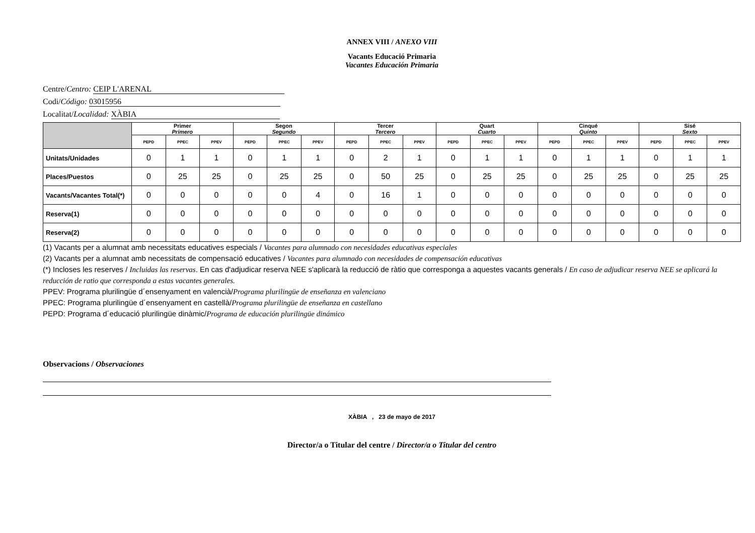ANNEX VIII / ANEXO VIII
Vacants Educació Primaria
Vacantes Educación Primaria
Centre/Centro: CEIP L'ARENAL
Codi/Código: 03015956
Localitat/Localidad: XÀBIA
| | Primer Primero | | | Segon Segundo | | | Tercer Tercero | | | Quart Cuarto | | | Cinqué Quinto | | | Sisé Sexto | | |
| --- | --- | --- | --- | --- | --- | --- | --- | --- | --- | --- | --- | --- | --- | --- | --- | --- | --- | --- |
| | PEPD | PPEC | PPEV | PEPD | PPEC | PPEV | PEPD | PPEC | PPEV | PEPD | PPEC | PPEV | PEPD | PPEC | PPEV | PEPD | PPEC | PPEV |
| Unitats/Unidades | 0 | 1 | 1 | 0 | 1 | 1 | 0 | 2 | 1 | 0 | 1 | 1 | 0 | 1 | 1 | 0 | 1 | 1 |
| Places/Puestos | 0 | 25 | 25 | 0 | 25 | 25 | 0 | 50 | 25 | 0 | 25 | 25 | 0 | 25 | 25 | 0 | 25 | 25 |
| Vacants/Vacantes Total(*) | 0 | 0 | 0 | 0 | 0 | 4 | 0 | 16 | 1 | 0 | 0 | 0 | 0 | 0 | 0 | 0 | 0 | 0 |
| Reserva(1) | 0 | 0 | 0 | 0 | 0 | 0 | 0 | 0 | 0 | 0 | 0 | 0 | 0 | 0 | 0 | 0 | 0 | 0 |
| Reserva(2) | 0 | 0 | 0 | 0 | 0 | 0 | 0 | 0 | 0 | 0 | 0 | 0 | 0 | 0 | 0 | 0 | 0 | 0 |
(1) Vacants per a alumnat amb necessitats educatives especials / Vacantes para alumnado con necesidades educativas especiales
(2) Vacants per a alumnat amb necessitats de compensació educatives / Vacantes para alumnado con necesidades de compensación educativas
(*) Incloses les reserves / Incluidas las reservas. En cas d'adjudicar reserva NEE s'aplicarà la reducció de ràtio que corresponga a aquestes vacants generals / En caso de adjudicar reserva NEE se aplicará la reducción de ratio que corresponda a estas vacantes generales.
PPEV: Programa plurilingüe d´ensenyament en valencià/Programa plurilingüe de enseñanza en valenciano
PPEC: Programa plurilingüe d´ensenyament en castellà/Programa plurilingüe de enseñanza en castellano
PEPD: Programa d´educació plurilingüe dinàmic/Programa de educación plurilingüe dinámico
Observacions / Observaciones
XÀBIA , 23 de mayo de 2017
Director/a o Titular del centre / Director/a o Titular del centro